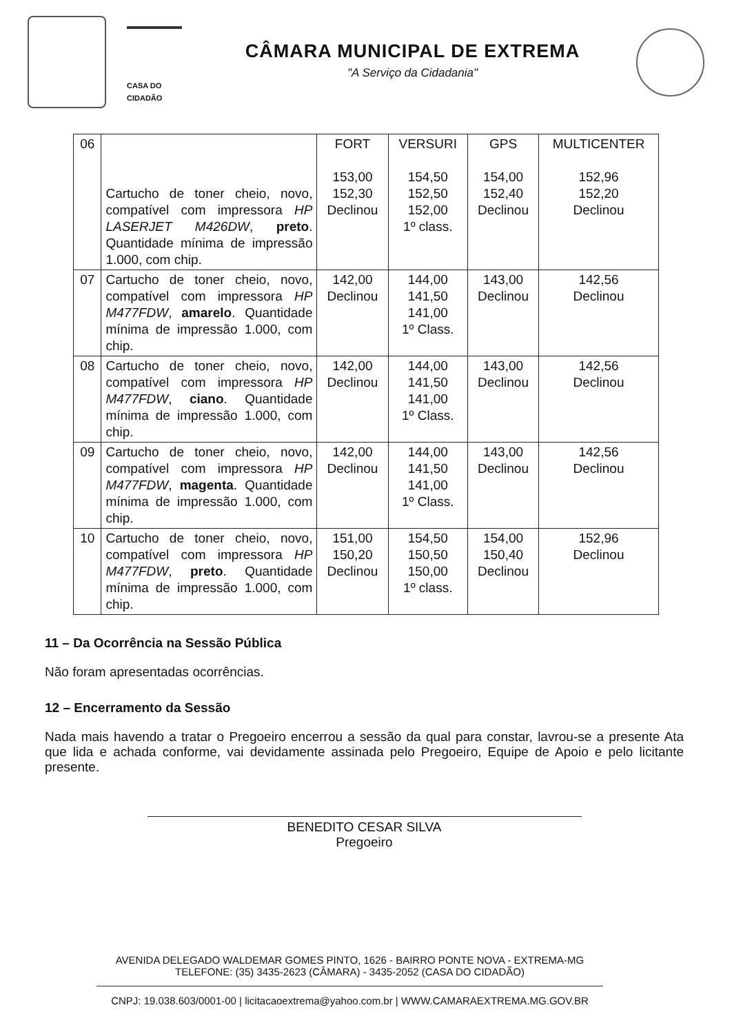CASA DO CIDADÃO
CÂMARA MUNICIPAL DE EXTREMA
"A Serviço da Cidadania"
| 06 | Cartucho de toner cheio, novo, compatível com impressora HP LASERJET M426DW , preto . Quantidade mínima de impressão 1.000, com chip. | FORT 153,00 152,30 Declinou | VERSURI 154,50 152,50 152,00 1º class. | GPS 154,00 152,40 Declinou | MULTICENTER 152,96 152,20 Declinou |
| 07 | Cartucho de toner cheio, novo, compatível com impressora HP M477FDW , amarelo . Quantidade mínima de impressão 1.000, com chip. | 142,00 Declinou | 144,00 141,50 141,00 1º Class. | 143,00 Declinou | 142,56 Declinou |
| 08 | Cartucho de toner cheio, novo, compatível com impressora HP M477FDW , ciano . Quantidade mínima de impressão 1.000, com chip. | 142,00 Declinou | 144,00 141,50 141,00 1º Class. | 143,00 Declinou | 142,56 Declinou |
| 09 | Cartucho de toner cheio, novo, compatível com impressora HP M477FDW , magenta . Quantidade mínima de impressão 1.000, com chip. | 142,00 Declinou | 144,00 141,50 141,00 1º Class. | 143,00 Declinou | 142,56 Declinou |
| 10 | Cartucho de toner cheio, novo, compatível com impressora HP M477FDW , preto . Quantidade mínima de impressão 1.000, com chip. | 151,00 150,20 Declinou | 154,50 150,50 150,00 1º class. | 154,00 150,40 Declinou | 152,96 Declinou |
11 – Da Ocorrência na Sessão Pública
Não foram apresentadas ocorrências.
12 – Encerramento da Sessão
Nada mais havendo a tratar o Pregoeiro encerrou a sessão da qual para constar, lavrou-se a presente Ata que lida e achada conforme, vai devidamente assinada pelo Pregoeiro, Equipe de Apoio e pelo licitante presente.
BENEDITO CESAR SILVA
Pregoeiro
AVENIDA DELEGADO WALDEMAR GOMES PINTO, 1626 - BAIRRO PONTE NOVA - EXTREMA-MG
TELEFONE: (35) 3435-2623 (CÂMARA) - 3435-2052 (CASA DO CIDADÃO)
CNPJ: 19.038.603/0001-00 | licitacaoextrema@yahoo.com.br | WWW.CAMARAEXTREMA.MG.GOV.BR